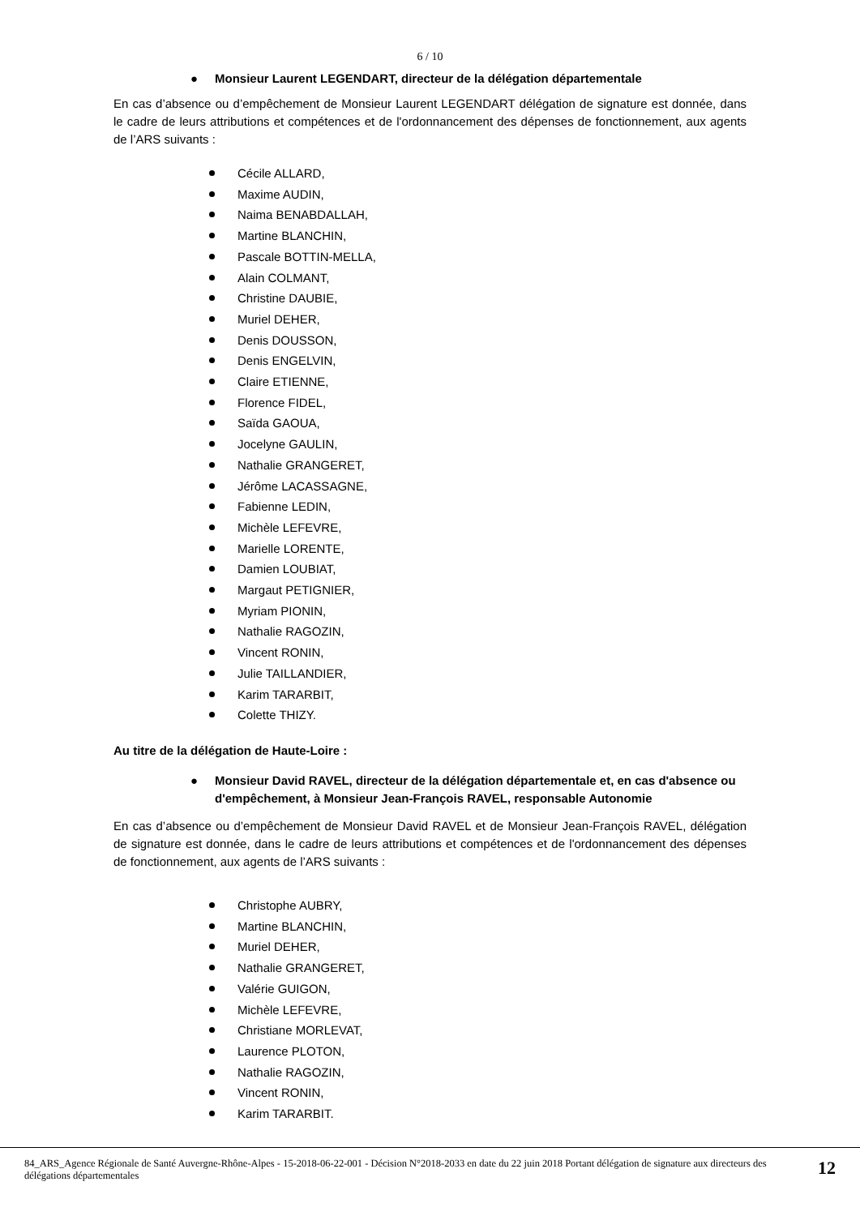6 / 10
● Monsieur Laurent LEGENDART, directeur de la délégation départementale
En cas d’absence ou d’empêchement de Monsieur Laurent LEGENDART délégation de signature est donnée, dans le cadre de leurs attributions et compétences et de l'ordonnancement des dépenses de fonctionnement, aux agents de l’ARS suivants :
Cécile ALLARD,
Maxime AUDIN,
Naima BENABDALLAH,
Martine BLANCHIN,
Pascale BOTTIN-MELLA,
Alain COLMANT,
Christine DAUBIE,
Muriel DEHER,
Denis DOUSSON,
Denis ENGELVIN,
Claire ETIENNE,
Florence FIDEL,
Saïda GAOUA,
Jocelyne GAULIN,
Nathalie GRANGERET,
Jérôme LACASSAGNE,
Fabienne LEDIN,
Michèle LEFEVRE,
Marielle LORENTE,
Damien LOUBIAT,
Margaut PETIGNIER,
Myriam PIONIN,
Nathalie RAGOZIN,
Vincent RONIN,
Julie TAILLANDIER,
Karim TARARBIT,
Colette THIZY.
Au titre de la délégation de Haute-Loire :
● Monsieur David RAVEL, directeur de la délégation départementale et, en cas d'absence ou d'empêchement, à Monsieur Jean-François RAVEL, responsable Autonomie
En cas d’absence ou d’empêchement de Monsieur David RAVEL et de Monsieur Jean-François RAVEL, délégation de signature est donnée, dans le cadre de leurs attributions et compétences et de l'ordonnancement des dépenses de fonctionnement, aux agents de l’ARS suivants :
Christophe AUBRY,
Martine BLANCHIN,
Muriel DEHER,
Nathalie GRANGERET,
Valérie GUIGON,
Michèle LEFEVRE,
Christiane MORLEVAT,
Laurence PLOTON,
Nathalie RAGOZIN,
Vincent RONIN,
Karim TARARBIT.
84_ARS_Agence Régionale de Santé Auvergne-Rhône-Alpes - 15-2018-06-22-001 - Décision N°2018-2033 en date du 22 juin 2018 Portant délégation de signature aux directeurs des délégations départementales
12